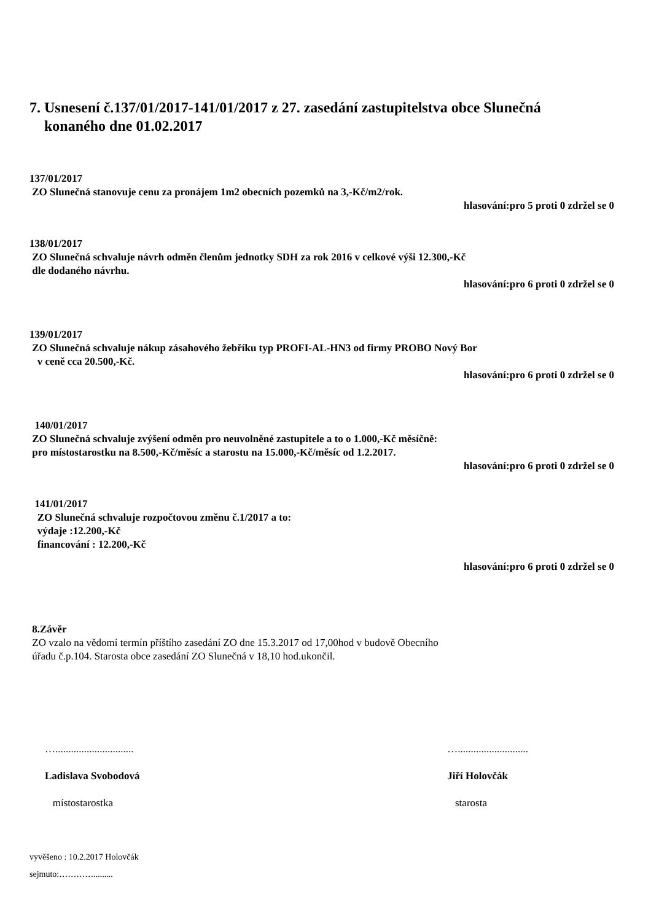7. Usnesení č.137/01/2017-141/01/2017 z 27. zasedání zastupitelstva obce Slunečná
konaného dne 01.02.2017
137/01/2017
ZO Slunečná stanovuje cenu za pronájem 1m2 obecních pozemků na 3,-Kč/m2/rok.
hlasování:pro 5 proti 0 zdržel se 0
138/01/2017
ZO Slunečná schvaluje návrh odměn členům jednotky SDH za rok 2016 v celkové výši 12.300,-Kč
dle dodaného návrhu.
hlasování:pro 6 proti 0 zdržel se 0
139/01/2017
ZO Slunečná schvaluje nákup zásahového žebříku typ PROFI-AL-HN3 od firmy PROBO Nový Bor
v ceně cca 20.500,-Kč.
hlasování:pro 6 proti 0 zdržel se 0
140/01/2017
ZO Slunečná schvaluje zvýšení odměn pro neuvolněné zastupitele a to o 1.000,-Kč měsíčně:
pro místostarostku na 8.500,-Kč/měsíc a starostu na 15.000,-Kč/měsíc od 1.2.2017.
hlasování:pro 6 proti 0 zdržel se 0
141/01/2017
ZO Slunečná schvaluje rozpočtovou změnu č.1/2017 a to:
výdaje :12.200,-Kč
financování : 12.200,-Kč
hlasování:pro 6 proti 0 zdržel se 0
8.Závěr
ZO vzalo na vědomí termín příštího zasedání ZO dne 15.3.2017 od 17,00hod v budově Obecního
úřadu č.p.104. Starosta obce zasedání ZO Slunečná v 18,10 hod.ukončil.
…..............................
Ladislava Svobodová
místostarostka
…...........................
Jiří Holovčák
starosta
vyvěšeno : 10.2.2017 Holovčák
sejmuto:………….........